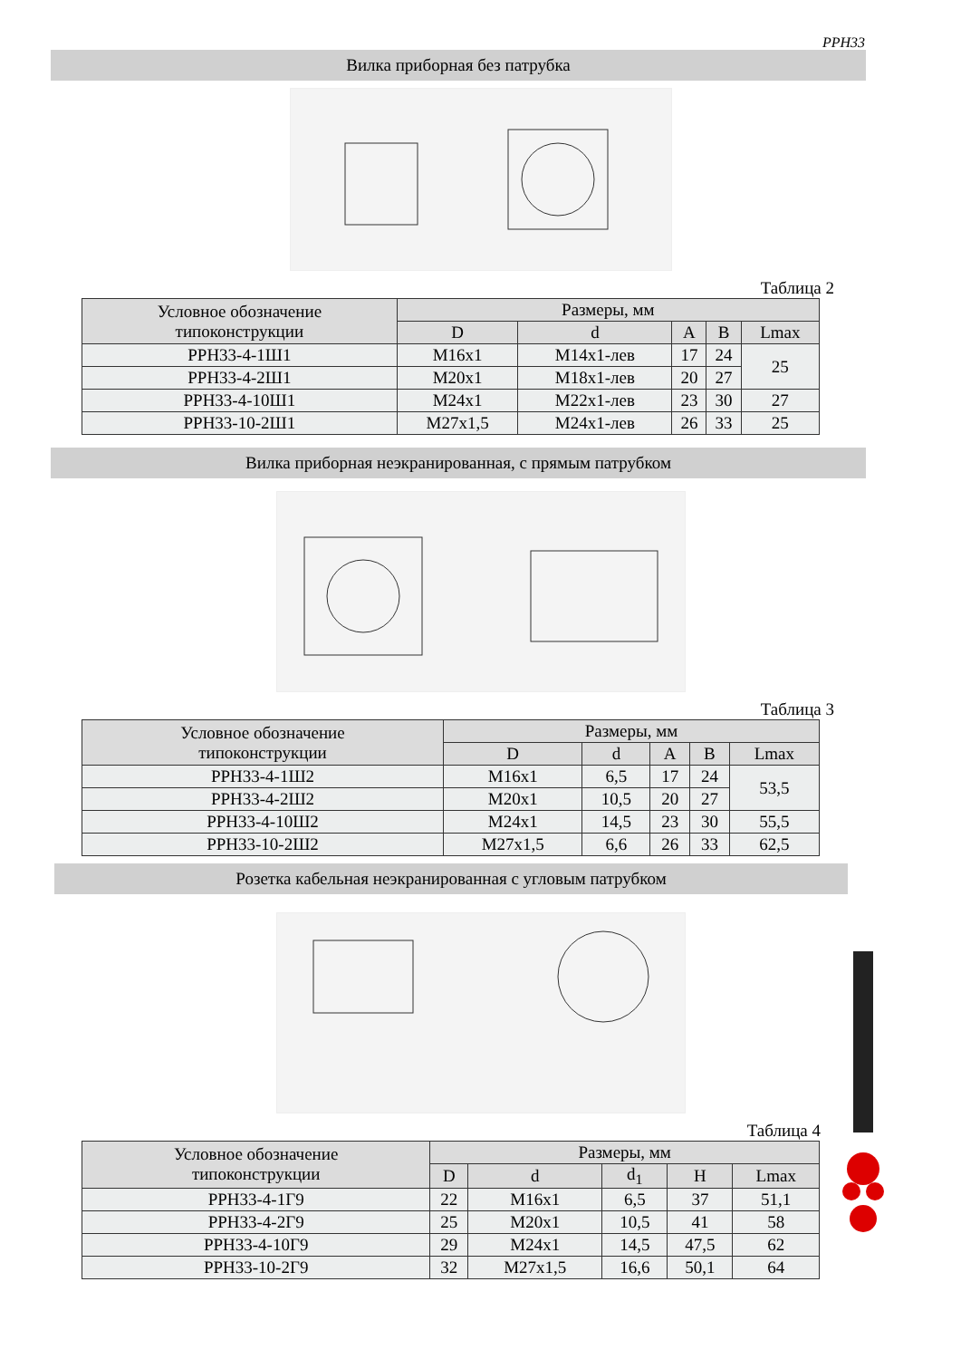PPH33
Вилка приборная без патрубка
Таблица 2
| Условное обозначение типоконструкции | Размеры, мм | | | | |
| --- | --- | --- | --- | --- | --- |
| | D | d | A | B | Lmax |
| PPH33-4-1Ш1 | M16x1 | M14x1-лев | 17 | 24 | 25 |
| PPH33-4-2Ш1 | M20x1 | M18x1-лев | 20 | 27 | |
| PPH33-4-10Ш1 | M24x1 | M22x1-лев | 23 | 30 | 27 |
| PPH33-10-2Ш1 | M27x1,5 | M24x1-лев | 26 | 33 | 25 |
Вилка приборная неэкранированная, с прямым патрубком
Таблица 3
| Условное обозначение типоконструкции | Размеры, мм | | | | |
| --- | --- | --- | --- | --- | --- |
| | D | d | A | B | Lmax |
| PPH33-4-1Ш2 | M16x1 | 6,5 | 17 | 24 | 53,5 |
| PPH33-4-2Ш2 | M20x1 | 10,5 | 20 | 27 | |
| PPH33-4-10Ш2 | M24x1 | 14,5 | 23 | 30 | 55,5 |
| PPH33-10-2Ш2 | M27x1,5 | 6,6 | 26 | 33 | 62,5 |
Розетка кабельная неэкранированная с угловым патрубком
Таблица 4
| Условное обозначение типоконструкции | Размеры, мм | | | | |
| --- | --- | --- | --- | --- | --- |
| | D | d | d<sub>1</sub> | H | Lmax |
| PPH33-4-1Г9 | 22 | M16x1 | 6,5 | 37 | 51,1 |
| PPH33-4-2Г9 | 25 | M20x1 | 10,5 | 41 | 58 |
| PPH33-4-10Г9 | 29 | M24x1 | 14,5 | 47,5 | 62 |
| PPH33-10-2Г9 | 32 | M27x1,5 | 16,6 | 50,1 | 64 |